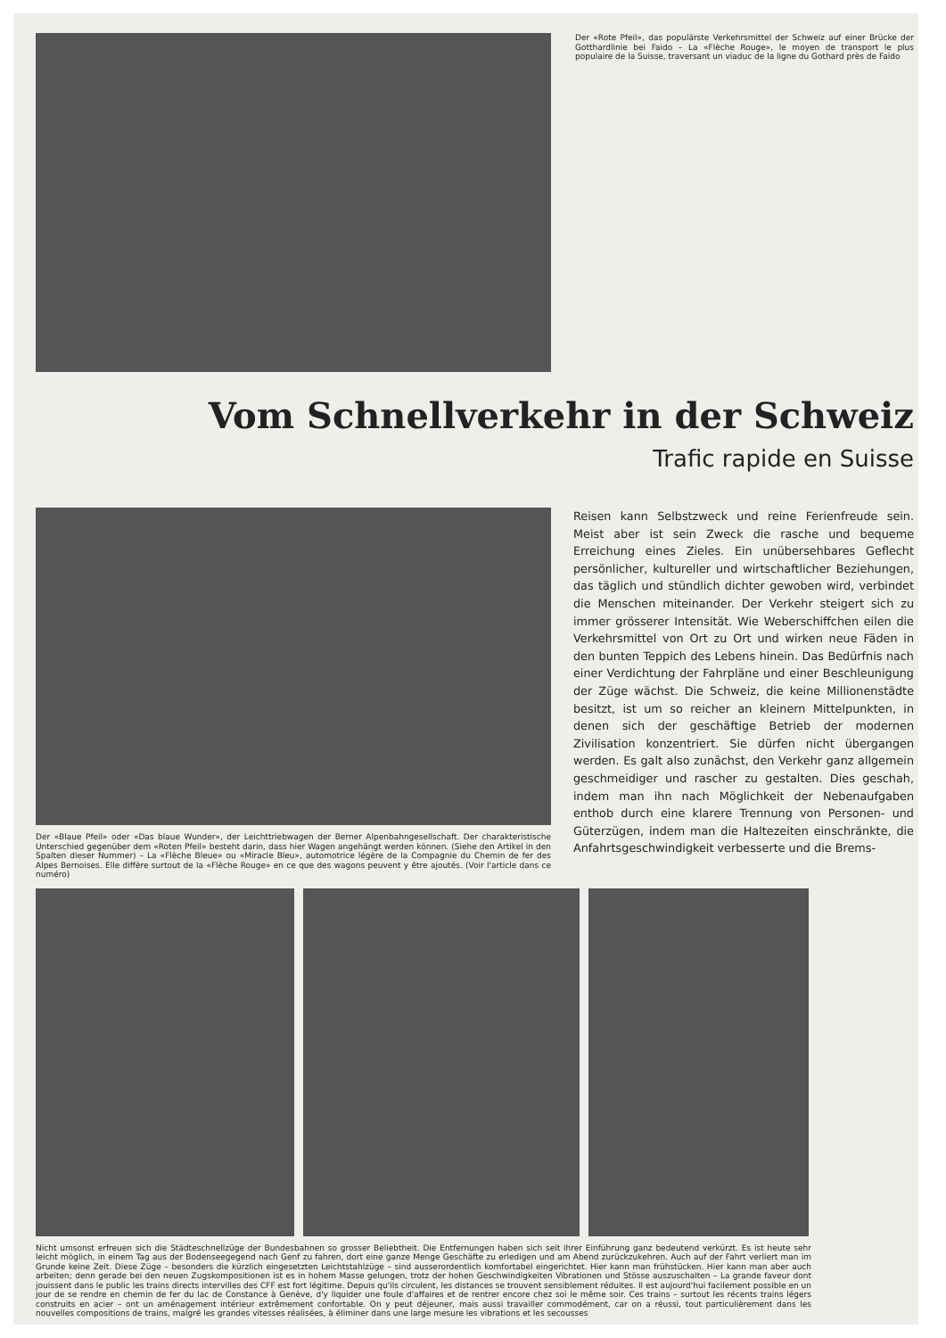Der «Rote Pfeil», das populärste Verkehrsmittel der Schweiz auf einer Brücke der Gotthardlinie bei Faido – La «Flèche Rouge», le moyen de transport le plus populaire de la Suisse, traversant un viaduc de la ligne du Gothard près de Faido
Vom Schnellverkehr in der Schweiz
Trafic rapide en Suisse
Der «Blaue Pfeil» oder «Das blaue Wunder», der Leichttriebwagen der Berner Alpenbahngesellschaft. Der charakteristische Unterschied gegenüber dem «Roten Pfeil» besteht darin, dass hier Wagen angehängt werden können. (Siehe den Artikel in den Spalten dieser Nummer) – La «Flèche Bleue» ou «Miracle Bleu», automotrice légère de la Compagnie du Chemin de fer des Alpes Bernoises. Elle diffère surtout de la «Flèche Rouge» en ce que des wagons peuvent y être ajoutés. (Voir l'article dans ce numéro)
Reisen kann Selbstzweck und reine Ferienfreude sein. Meist aber ist sein Zweck die rasche und bequeme Erreichung eines Zieles. Ein unübersehbares Geflecht persönlicher, kultureller und wirtschaftlicher Beziehungen, das täglich und stündlich dichter gewoben wird, verbindet die Menschen miteinander. Der Verkehr steigert sich zu immer grösserer Intensität. Wie Weberschiffchen eilen die Verkehrsmittel von Ort zu Ort und wirken neue Fäden in den bunten Teppich des Lebens hinein. Das Bedürfnis nach einer Verdichtung der Fahrpläne und einer Beschleunigung der Züge wächst. Die Schweiz, die keine Millionenstädte besitzt, ist um so reicher an kleinern Mittelpunkten, in denen sich der geschäftige Betrieb der modernen Zivilisation konzentriert. Sie dürfen nicht übergangen werden. Es galt also zunächst, den Verkehr ganz allgemein geschmeidiger und rascher zu gestalten. Dies geschah, indem man ihn nach Möglichkeit der Nebenaufgaben enthob durch eine klarere Trennung von Personen- und Güterzügen, indem man die Haltezeiten einschränkte, die Anfahrtsgeschwindigkeit verbesserte und die Brems-
Nicht umsonst erfreuen sich die Städteschnellzüge der Bundesbahnen so grosser Beliebtheit. Die Entfernungen haben sich seit ihrer Einführung ganz bedeutend verkürzt. Es ist heute sehr leicht möglich, in einem Tag aus der Bodenseegegend nach Genf zu fahren, dort eine ganze Menge Geschäfte zu erledigen und am Abend zurückzukehren. Auch auf der Fahrt verliert man im Grunde keine Zeit. Diese Züge – besonders die kürzlich eingesetzten Leichtstahlzüge – sind ausserordentlich komfortabel eingerichtet. Hier kann man frühstücken. Hier kann man aber auch arbeiten; denn gerade bei den neuen Zugskompositionen ist es in hohem Masse gelungen, trotz der hohen Geschwindigkeiten Vibrationen und Stösse auszuschalten – La grande faveur dont jouissent dans le public les trains directs intervilles des CFF est fort légitime. Depuis qu'ils circulent, les distances se trouvent sensiblement réduites. Il est aujourd'hui facilement possible en un jour de se rendre en chemin de fer du lac de Constance à Genève, d'y liquider une foule d'affaires et de rentrer encore chez soi le même soir. Ces trains – surtout les récents trains légers construits en acier – ont un aménagement intérieur extrêmement confortable. On y peut déjeuner, mais aussi travailler commodément, car on a réussi, tout particulièrement dans les nouvelles compositions de trains, malgré les grandes vitesses réalisées, à éliminer dans une large mesure les vibrations et les secousses